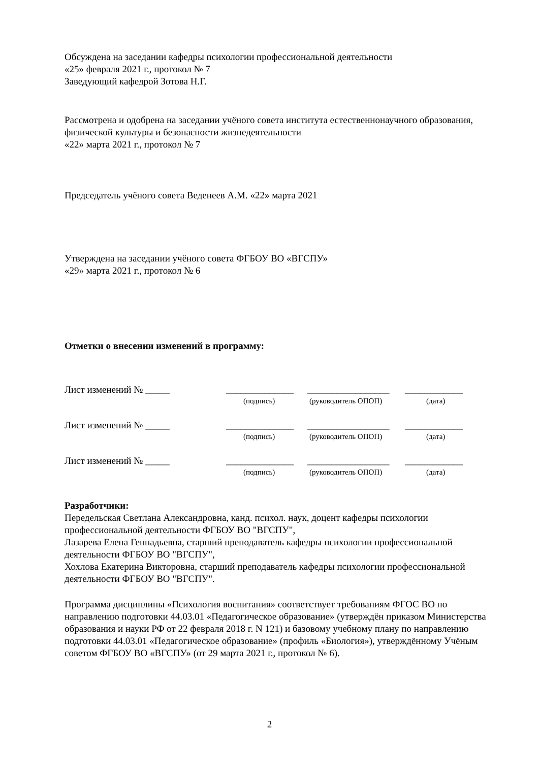Обсуждена на заседании кафедры психологии профессиональной деятельности
«25» февраля 2021 г., протокол № 7
Заведующий кафедрой Зотова Н.Г.
Рассмотрена и одобрена на заседании учёного совета института естественнонаучного образования, физической культуры и безопасности жизнедеятельности
«22» марта 2021 г., протокол № 7
Председатель учёного совета Веденеев А.М. «22» марта 2021
Утверждена на заседании учёного совета ФГБОУ ВО «ВГСПУ»
«29» марта 2021 г., протокол № 6
Отметки о внесении изменений в программу:
Лист изменений № _____ ______________ _________________ ____________
(подпись) (руководитель ОПОП) (дата)
Лист изменений № _____ ______________ _________________ ____________
(подпись) (руководитель ОПОП) (дата)
Лист изменений № _____ ______________ _________________ ____________
(подпись) (руководитель ОПОП) (дата)
Разработчики:
Передельская Светлана Александровна, канд. психол. наук, доцент кафедры психологии профессиональной деятельности ФГБОУ ВО "ВГСПУ",
Лазарева Елена Геннадьевна, старший преподаватель кафедры психологии профессиональной деятельности ФГБОУ ВО "ВГСПУ",
Хохлова Екатерина Викторовна, старший преподаватель кафедры психологии профессиональной деятельности ФГБОУ ВО "ВГСПУ".
Программа дисциплины «Психология воспитания» соответствует требованиям ФГОС ВО по направлению подготовки 44.03.01 «Педагогическое образование» (утверждён приказом Министерства образования и науки РФ от 22 февраля 2018 г. N 121) и базовому учебному плану по направлению подготовки 44.03.01 «Педагогическое образование» (профиль «Биология»), утверждённому Учёным советом ФГБОУ ВО «ВГСПУ» (от 29 марта 2021 г., протокол № 6).
2